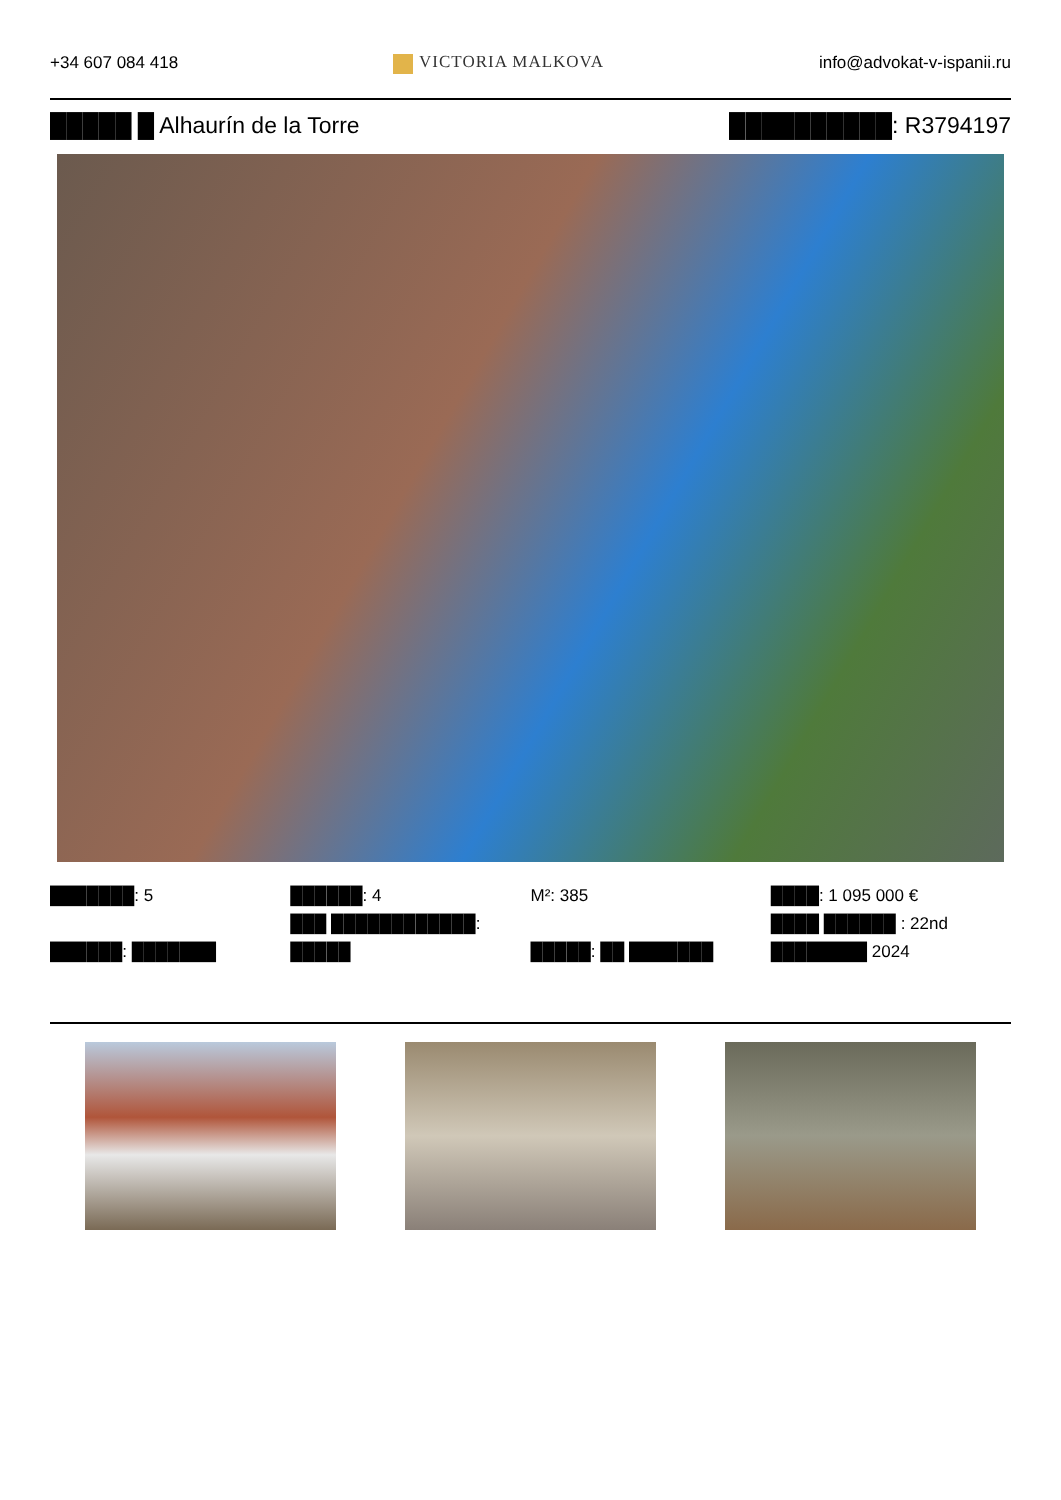+34 607 084 418 VICTORIA MALKOVA info@advokat-v-ispanii.ru
█████ █ Alhaurín de la Torre ██████████: R3794197
███████: 5
██████: ███████
██████: 4
███ ████████████:
█████
M²: 385
█████: ██ ███████
████: 1 095 000 €
████ ██████ : 22nd
████████ 2024